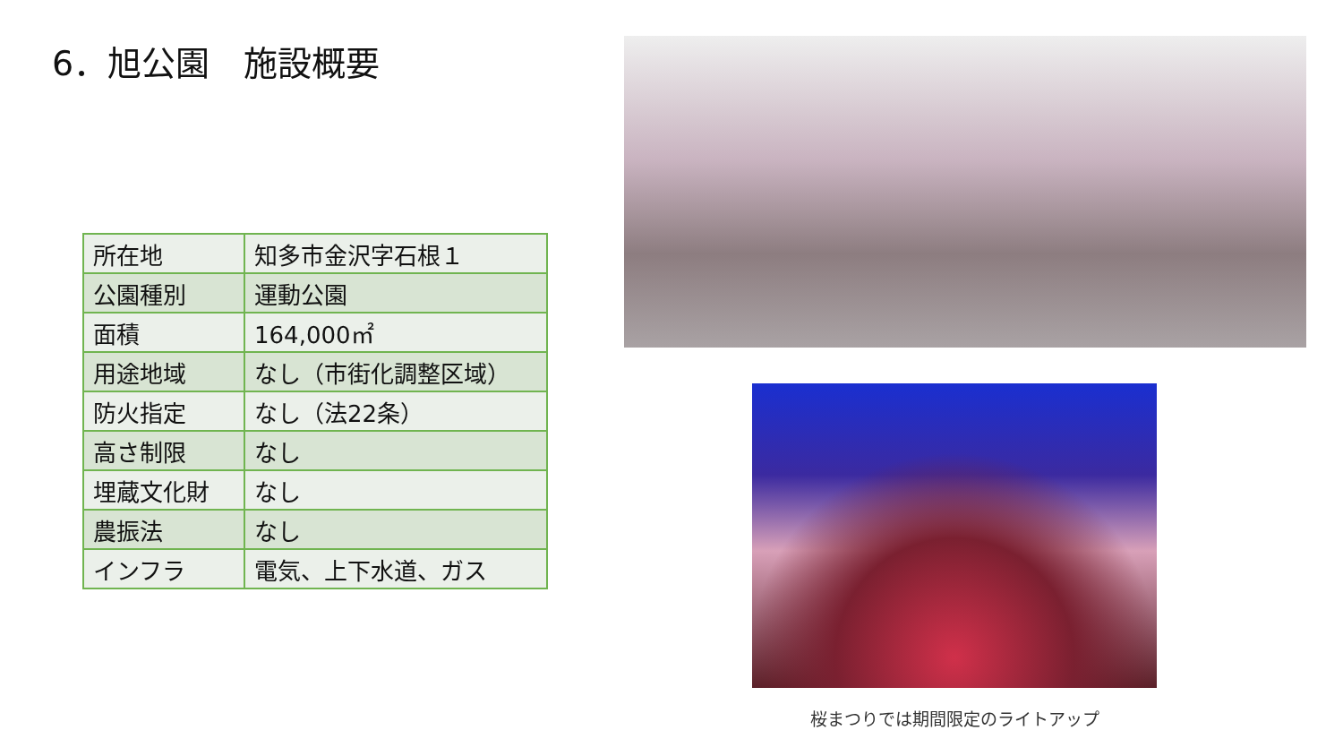6．旭公園　施設概要
| 所在地 | 知多市金沢字石根１ |
| 公園種別 | 運動公園 |
| 面積 | 164,000㎡ |
| 用途地域 | なし（市街化調整区域） |
| 防火指定 | なし（法22条） |
| 高さ制限 | なし |
| 埋蔵文化財 | なし |
| 農振法 | なし |
| インフラ | 電気、上下水道、ガス |
桜まつりでは期間限定のライトアップ